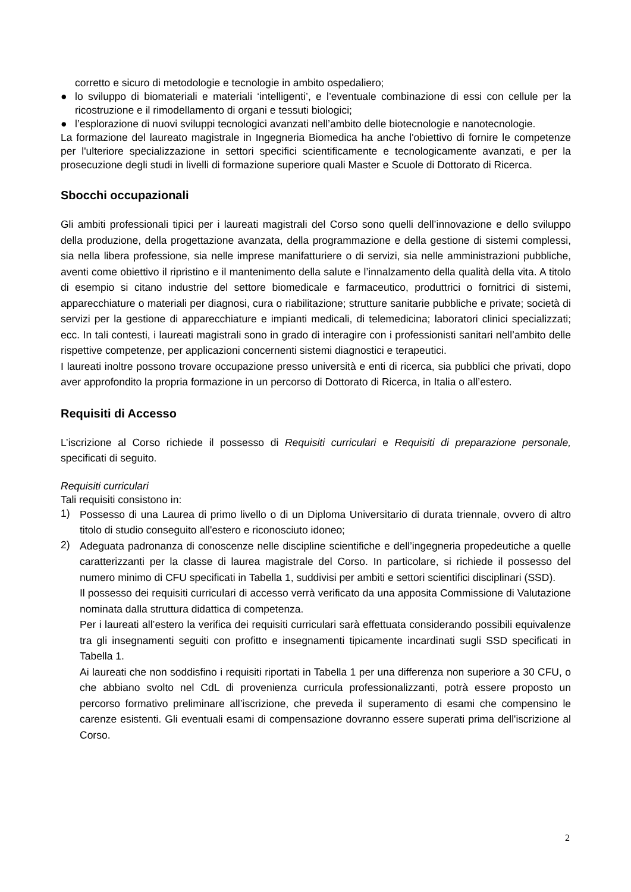corretto e sicuro di metodologie e tecnologie in ambito ospedaliero;
● lo sviluppo di biomateriali e materiali ‘intelligenti’, e l’eventuale combinazione di essi con cellule per la ricostruzione e il rimodellamento di organi e tessuti biologici;
● l’esplorazione di nuovi sviluppi tecnologici avanzati nell’ambito delle biotecnologie e nanotecnologie.
La formazione del laureato magistrale in Ingegneria Biomedica ha anche l'obiettivo di fornire le competenze per l'ulteriore specializzazione in settori specifici scientificamente e tecnologicamente avanzati, e per la prosecuzione degli studi in livelli di formazione superiore quali Master e Scuole di Dottorato di Ricerca.
Sbocchi occupazionali
Gli ambiti professionali tipici per i laureati magistrali del Corso sono quelli dell’innovazione e dello sviluppo della produzione, della progettazione avanzata, della programmazione e della gestione di sistemi complessi, sia nella libera professione, sia nelle imprese manifatturiere o di servizi, sia nelle amministrazioni pubbliche, aventi come obiettivo il ripristino e il mantenimento della salute e l’innalzamento della qualità della vita. A titolo di esempio si citano industrie del settore biomedicale e farmaceutico, produttrici o fornitrici di sistemi, apparecchiature o materiali per diagnosi, cura o riabilitazione; strutture sanitarie pubbliche e private; società di servizi per la gestione di apparecchiature e impianti medicali, di telemedicina; laboratori clinici specializzati; ecc. In tali contesti, i laureati magistrali sono in grado di interagire con i professionisti sanitari nell’ambito delle rispettive competenze, per applicazioni concernenti sistemi diagnostici e terapeutici.
I laureati inoltre possono trovare occupazione presso università e enti di ricerca, sia pubblici che privati, dopo aver approfondito la propria formazione in un percorso di Dottorato di Ricerca, in Italia o all’estero.
Requisiti di Accesso
L’iscrizione al Corso richiede il possesso di Requisiti curriculari e Requisiti di preparazione personale, specificati di seguito.
Requisiti curriculari
Tali requisiti consistono in:
1) Possesso di una Laurea di primo livello o di un Diploma Universitario di durata triennale, ovvero di altro titolo di studio conseguito all'estero e riconosciuto idoneo;
2) Adeguata padronanza di conoscenze nelle discipline scientifiche e dell’ingegneria propedeutiche a quelle caratterizzanti per la classe di laurea magistrale del Corso. In particolare, si richiede il possesso del numero minimo di CFU specificati in Tabella 1, suddivisi per ambiti e settori scientifici disciplinari (SSD).
Il possesso dei requisiti curriculari di accesso verrà verificato da una apposita Commissione di Valutazione nominata dalla struttura didattica di competenza.
Per i laureati all’estero la verifica dei requisiti curriculari sarà effettuata considerando possibili equivalenze tra gli insegnamenti seguiti con profitto e insegnamenti tipicamente incardinati sugli SSD specificati in Tabella 1.
Ai laureati che non soddisfino i requisiti riportati in Tabella 1 per una differenza non superiore a 30 CFU, o che abbiano svolto nel CdL di provenienza curricula professionalizzanti, potrà essere proposto un percorso formativo preliminare all’iscrizione, che preveda il superamento di esami che compensino le carenze esistenti. Gli eventuali esami di compensazione dovranno essere superati prima dell'iscrizione al Corso.
2